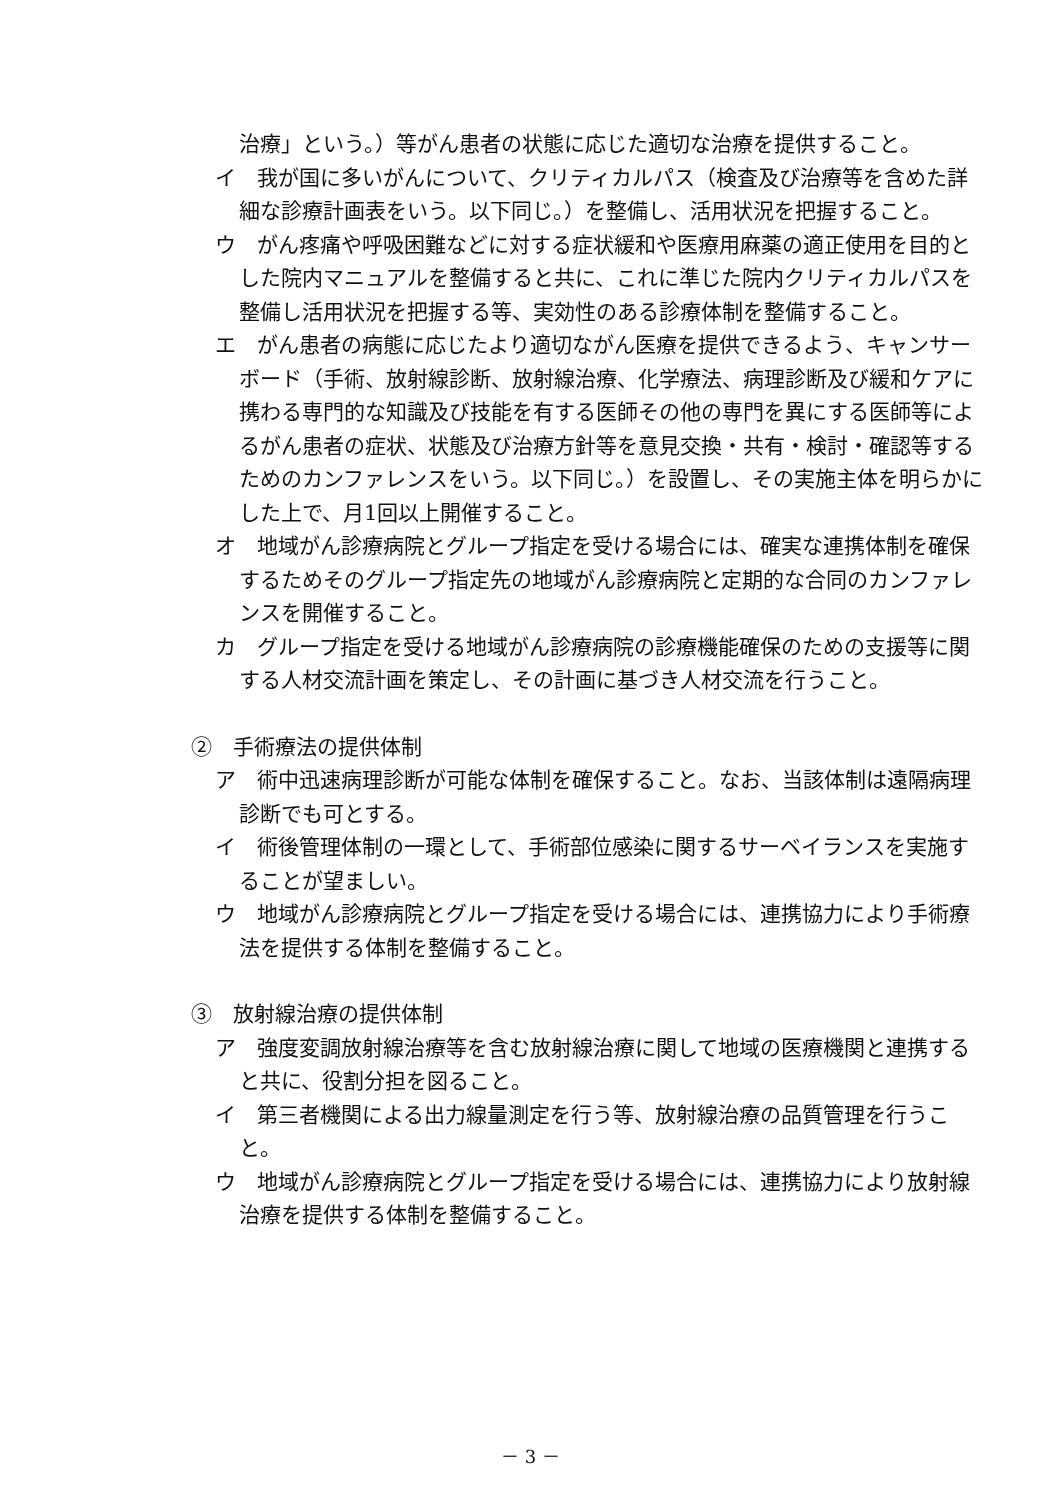治療」という。）等がん患者の状態に応じた適切な治療を提供すること。
イ　我が国に多いがんについて、クリティカルパス（検査及び治療等を含めた詳細な診療計画表をいう。以下同じ。）を整備し、活用状況を把握すること。
ウ　がん疼痛や呼吸困難などに対する症状緩和や医療用麻薬の適正使用を目的とした院内マニュアルを整備すると共に、これに準じた院内クリティカルパスを整備し活用状況を把握する等、実効性のある診療体制を整備すること。
エ　がん患者の病態に応じたより適切ながん医療を提供できるよう、キャンサーボード（手術、放射線診断、放射線治療、化学療法、病理診断及び緩和ケアに携わる専門的な知識及び技能を有する医師その他の専門を異にする医師等によるがん患者の症状、状態及び治療方針等を意見交換・共有・検討・確認等するためのカンファレンスをいう。以下同じ。）を設置し、その実施主体を明らかにした上で、月1回以上開催すること。
オ　地域がん診療病院とグループ指定を受ける場合には、確実な連携体制を確保するためそのグループ指定先の地域がん診療病院と定期的な合同のカンファレンスを開催すること。
カ　グループ指定を受ける地域がん診療病院の診療機能確保のための支援等に関する人材交流計画を策定し、その計画に基づき人材交流を行うこと。
②　手術療法の提供体制
ア　術中迅速病理診断が可能な体制を確保すること。なお、当該体制は遠隔病理診断でも可とする。
イ　術後管理体制の一環として、手術部位感染に関するサーベイランスを実施することが望ましい。
ウ　地域がん診療病院とグループ指定を受ける場合には、連携協力により手術療法を提供する体制を整備すること。
③　放射線治療の提供体制
ア　強度変調放射線治療等を含む放射線治療に関して地域の医療機関と連携すると共に、役割分担を図ること。
イ　第三者機関による出力線量測定を行う等、放射線治療の品質管理を行うこと。
ウ　地域がん診療病院とグループ指定を受ける場合には、連携協力により放射線治療を提供する体制を整備すること。
－ 3 －